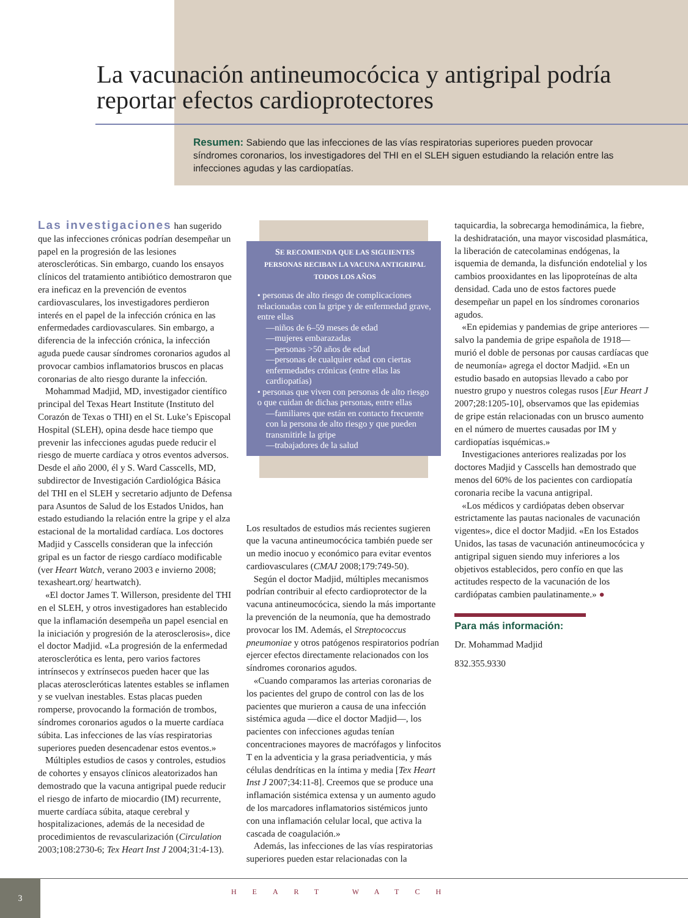La vacunación antineumocócica y antigripal podría reportar efectos cardioprotectores
Resumen: Sabiendo que las infecciones de las vías respiratorias superiores pueden provocar síndromes coronarios, los investigadores del THI en el SLEH siguen estudiando la relación entre las infecciones agudas y las cardiopatías.
Las investigaciones han sugerido que las infecciones crónicas podrían desempeñar un papel en la progresión de las lesiones ateroscleróticas. Sin embargo, cuando los ensayos clínicos del tratamiento antibiótico demostraron que era ineficaz en la prevención de eventos cardiovasculares, los investigadores perdieron interés en el papel de la infección crónica en las enfermedades cardiovasculares. Sin embargo, a diferencia de la infección crónica, la infección aguda puede causar síndromes coronarios agudos al provocar cambios inflamatorios bruscos en placas coronarias de alto riesgo durante la infección.
Mohammad Madjid, MD, investigador científico principal del Texas Heart Institute (Instituto del Corazón de Texas o THI) en el St. Luke’s Episcopal Hospital (SLEH), opina desde hace tiempo que prevenir las infecciones agudas puede reducir el riesgo de muerte cardíaca y otros eventos adversos. Desde el año 2000, él y S. Ward Casscells, MD, subdirector de Investigación Cardiológica Básica del THI en el SLEH y secretario adjunto de Defensa para Asuntos de Salud de los Estados Unidos, han estado estudiando la relación entre la gripe y el alza estacional de la mortalidad cardíaca. Los doctores Madjid y Casscells consideran que la infección gripal es un factor de riesgo cardíaco modificable (ver Heart Watch, verano 2003 e invierno 2008; texasheart.org/ heartwatch).
«El doctor James T. Willerson, presidente del THI en el SLEH, y otros investigadores han establecido que la inflamación desempeña un papel esencial en la iniciación y progresión de la aterosclerosis», dice el doctor Madjid. «La progresión de la enfermedad aterosclerótica es lenta, pero varios factores intrínsecos y extrínsecos pueden hacer que las placas ateroscleróticas latentes estables se inflamen y se vuelvan inestables. Estas placas pueden romperse, provocando la formación de trombos, síndromes coronarios agudos o la muerte cardíaca súbita. Las infecciones de las vías respiratorias superiores pueden desencadenar estos eventos.»
Múltiples estudios de casos y controles, estudios de cohortes y ensayos clínicos aleatorizados han demostrado que la vacuna antigripal puede reducir el riesgo de infarto de miocardio (IM) recurrente, muerte cardíaca súbita, ataque cerebral y hospitalizaciones, además de la necesidad de procedimientos de revascularización (Circulation 2003;108:2730-6; Tex Heart Inst J 2004;31:4-13).
SE RECOMIENDA QUE LAS SIGUIENTES PERSONAS RECIBAN LA VACUNA ANTIGRIPAL TODOS LOS AÑOS
• personas de alto riesgo de complicaciones relacionadas con la gripe y de enfermedad grave, entre ellas
—niños de 6–59 meses de edad
—mujeres embarazadas
—personas >50 años de edad
—personas de cualquier edad con ciertas enfermedades crónicas (entre ellas las cardiopatías)
• personas que viven con personas de alto riesgo o que cuidan de dichas personas, entre ellas
—familiares que están en contacto frecuente con la persona de alto riesgo y que pueden transmitirle la gripe
—trabajadores de la salud
Los resultados de estudios más recientes sugieren que la vacuna antineumocócica también puede ser un medio inocuo y económico para evitar eventos cardiovasculares (CMAJ 2008;179:749-50).
Según el doctor Madjid, múltiples mecanismos podrían contribuir al efecto cardioprotector de la vacuna antineumocócica, siendo la más importante la prevención de la neumonía, que ha demostrado provocar los IM. Además, el Streptococcus pneumoniae y otros patógenos respiratorios podrían ejercer efectos directamente relacionados con los síndromes coronarios agudos.
«Cuando comparamos las arterias coronarias de los pacientes del grupo de control con las de los pacientes que murieron a causa de una infección sistémica aguda —dice el doctor Madjid—, los pacientes con infecciones agudas tenían concentraciones mayores de macrófagos y linfocitos T en la adventicia y la grasa periadventicia, y más células dendríticas en la íntima y media [Tex Heart Inst J 2007;34:11-8]. Creemos que se produce una inflamación sistémica extensa y un aumento agudo de los marcadores inflamatorios sistémicos junto con una inflamación celular local, que activa la cascada de coagulación.»
Además, las infecciones de las vías respiratorias superiores pueden estar relacionadas con la
taquicardia, la sobrecarga hemodinámica, la fiebre, la deshidratación, una mayor viscosidad plasmática, la liberación de catecolaminas endógenas, la isquemia de demanda, la disfunción endotelial y los cambios prooxidantes en las lipoproteínas de alta densidad. Cada uno de estos factores puede desempeñar un papel en los síndromes coronarios agudos.
«En epidemias y pandemias de gripe anteriores —salvo la pandemia de gripe española de 1918— murió el doble de personas por causas cardíacas que de neumonía» agrega el doctor Madjid. «En un estudio basado en autopsias llevado a cabo por nuestro grupo y nuestros colegas rusos [Eur Heart J 2007;28:1205-10], observamos que las epidemias de gripe están relacionadas con un brusco aumento en el número de muertes causadas por IM y cardiopatías isquémicas.»
Investigaciones anteriores realizadas por los doctores Madjid y Casscells han demostrado que menos del 60% de los pacientes con cardiopatía coronaria recibe la vacuna antigripal.
«Los médicos y cardiópatas deben observar estrictamente las pautas nacionales de vacunación vigentes», dice el doctor Madjid. «En los Estados Unidos, las tasas de vacunación antineumocócica y antigripal siguen siendo muy inferiores a los objetivos establecidos, pero confío en que las actitudes respecto de la vacunación de los cardiópatas cambien paulatinamente.» ●
Para más información:
Dr. Mohammad Madjid
832.355.9330
3
HEART WATCH